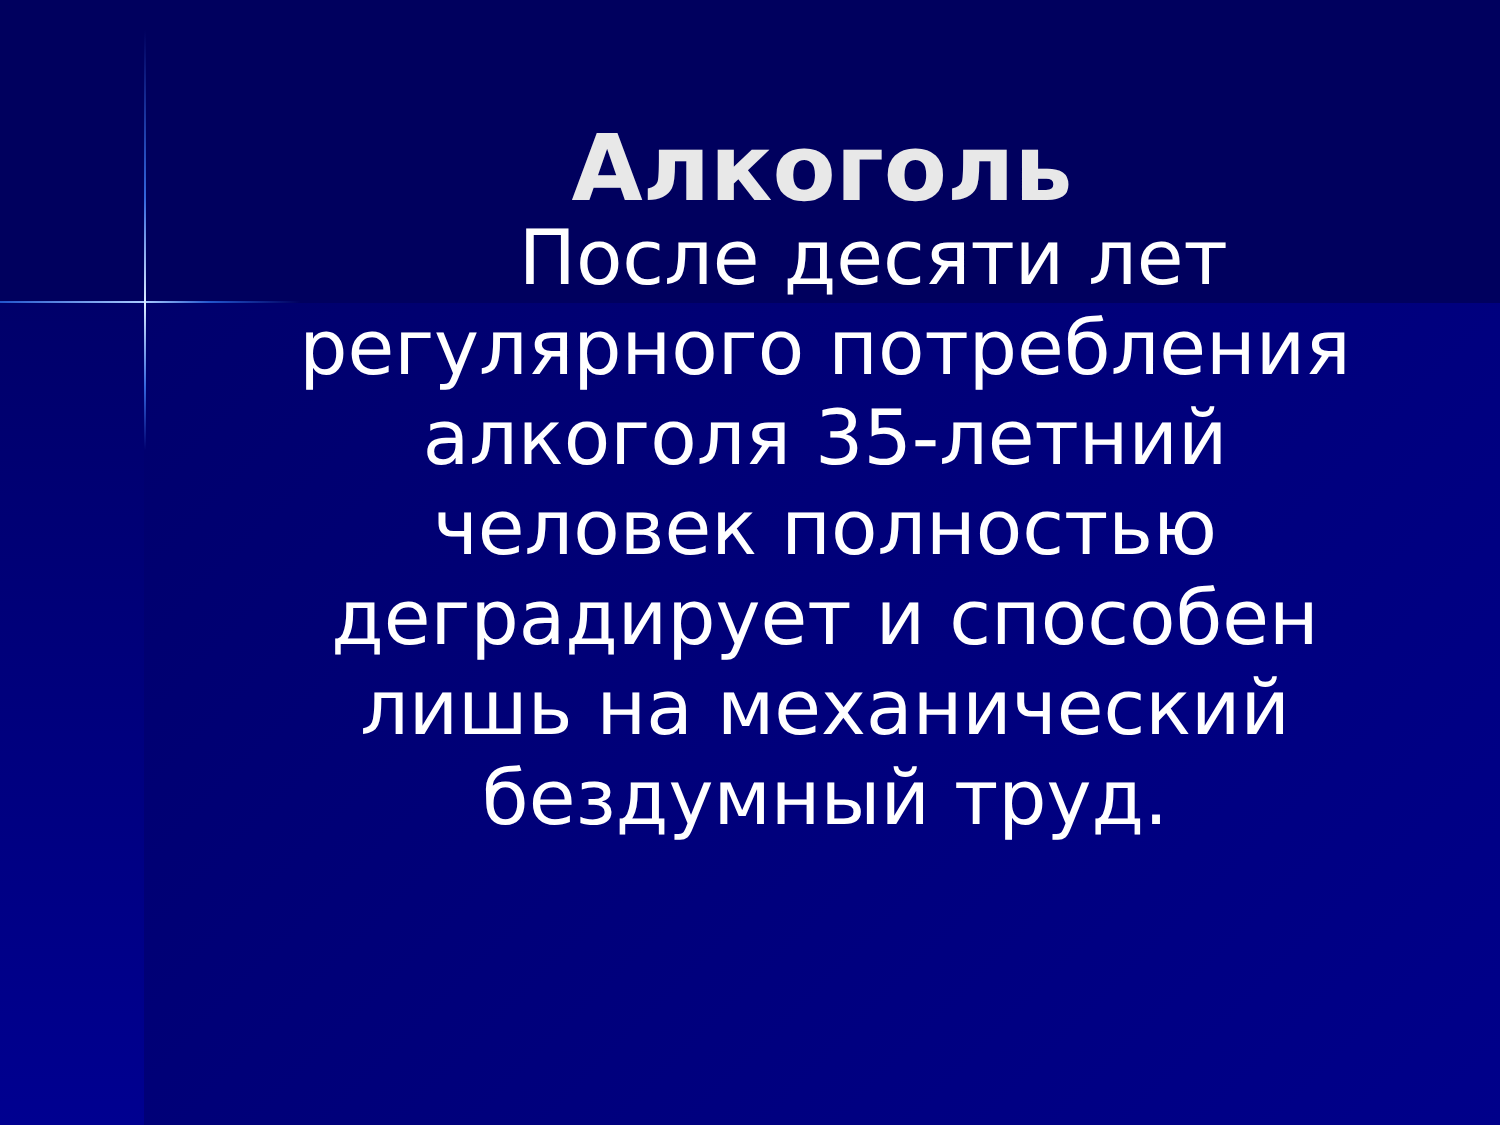Алкоголь
После десяти лет регулярного потребления алкоголя 35-летний человек полностью деградирует и способен лишь на механический бездумный труд.